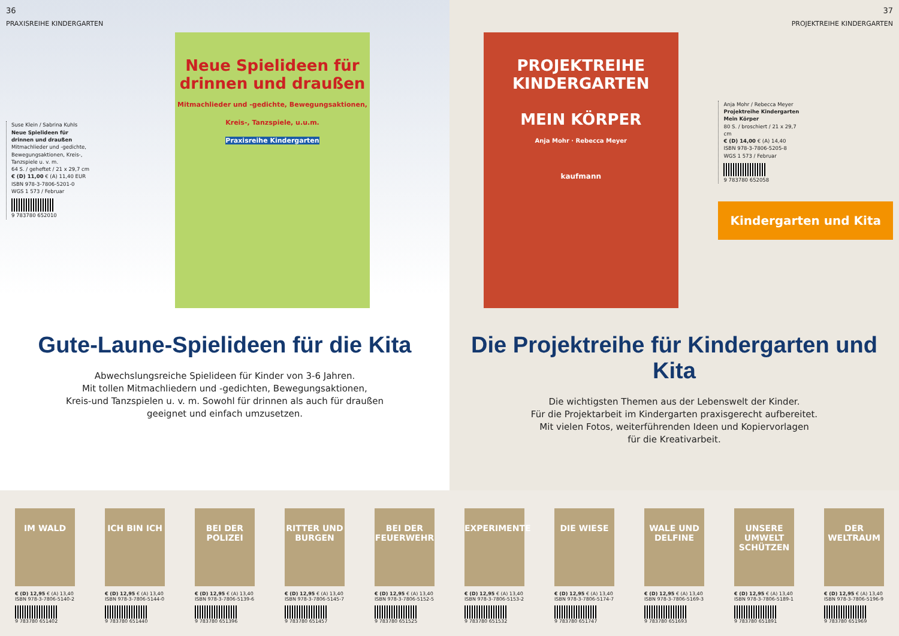36
PRAXISREIHE KINDERGARTEN
Suse Klein / Sabrina Kuhls
Neue Spielideen für drinnen und draußen
Mitmachlieder und -gedichte, Bewegungsaktionen, Kreis-, Tanzspiele u. v. m.
64 S. / geheftet / 21 x 29,7 cm
€ (D) 11,00 € (A) 11,40 EUR
ISBN 978-3-7806-5201-0
WGS 1 573 / Februar
9 783780 652010
Neue Spielideen für drinnen und draußen
Mitmachlieder und -gedichte, Bewegungsaktionen, Kreis-, Tanzspiele, u.u.m.
Praxisreihe Kindergarten
Gute-Laune-Spielideen für die Kita
Abwechslungsreiche Spielideen für Kinder von 3-6 Jahren.
Mit tollen Mitmachliedern und -gedichten, Bewegungsaktionen,
Kreis-und Tanzspielen u. v. m. Sowohl für drinnen als auch für draußen
geeignet und einfach umzusetzen.
37
PROJEKTREIHE KINDERGARTEN
PROJEKTREIHE KINDERGARTEN
MEIN KÖRPER
Anja Mohr · Rebecca Meyer
kaufmann
Anja Mohr / Rebecca Meyer
Projektreihe Kindergarten
Mein Körper
80 S. / broschiert / 21 x 29,7 cm
€ (D) 14,00 € (A) 14,40
ISBN 978-3-7806-5205-8
WGS 1 573 / Februar
9 783780 652058
Kindergarten und Kita
Die Projektreihe für Kindergarten und Kita
Die wichtigsten Themen aus der Lebenswelt der Kinder.
Für die Projektarbeit im Kindergarten praxisgerecht aufbereitet.
Mit vielen Fotos, weiterführenden Ideen und Kopiervorlagen
für die Kreativarbeit.
IM WALD
€ (D) 12,95 € (A) 13,40
ISBN 978-3-7806-5140-2
9 783780 651402
ICH BIN ICH
€ (D) 12,95 € (A) 13,40
ISBN 978-3-7806-5144-0
9 783780 651440
BEI DER POLIZEI
€ (D) 12,95 € (A) 13,40
ISBN 978-3-7806-5139-6
9 783780 651396
RITTER UND BURGEN
€ (D) 12,95 € (A) 13,40
ISBN 978-3-7806-5145-7
9 783780 651457
BEI DER FEUERWEHR
€ (D) 12,95 € (A) 13,40
ISBN 978-3-7806-5152-5
9 783780 651525
EXPERIMENTE
€ (D) 12,95 € (A) 13,40
ISBN 978-3-7806-5153-2
9 783780 651532
DIE WIESE
€ (D) 12,95 € (A) 13,40
ISBN 978-3-7806-5174-7
9 783780 651747
WALE UND DELFINE
€ (D) 12,95 € (A) 13,40
ISBN 978-3-7806-5169-3
9 783780 651693
UNSERE UMWELT SCHÜTZEN
€ (D) 12,95 € (A) 13,40
ISBN 978-3-7806-5189-1
9 783780 651891
DER WELTRAUM
€ (D) 12,95 € (A) 13,40
ISBN 978-3-7806-5196-9
9 783780 651969